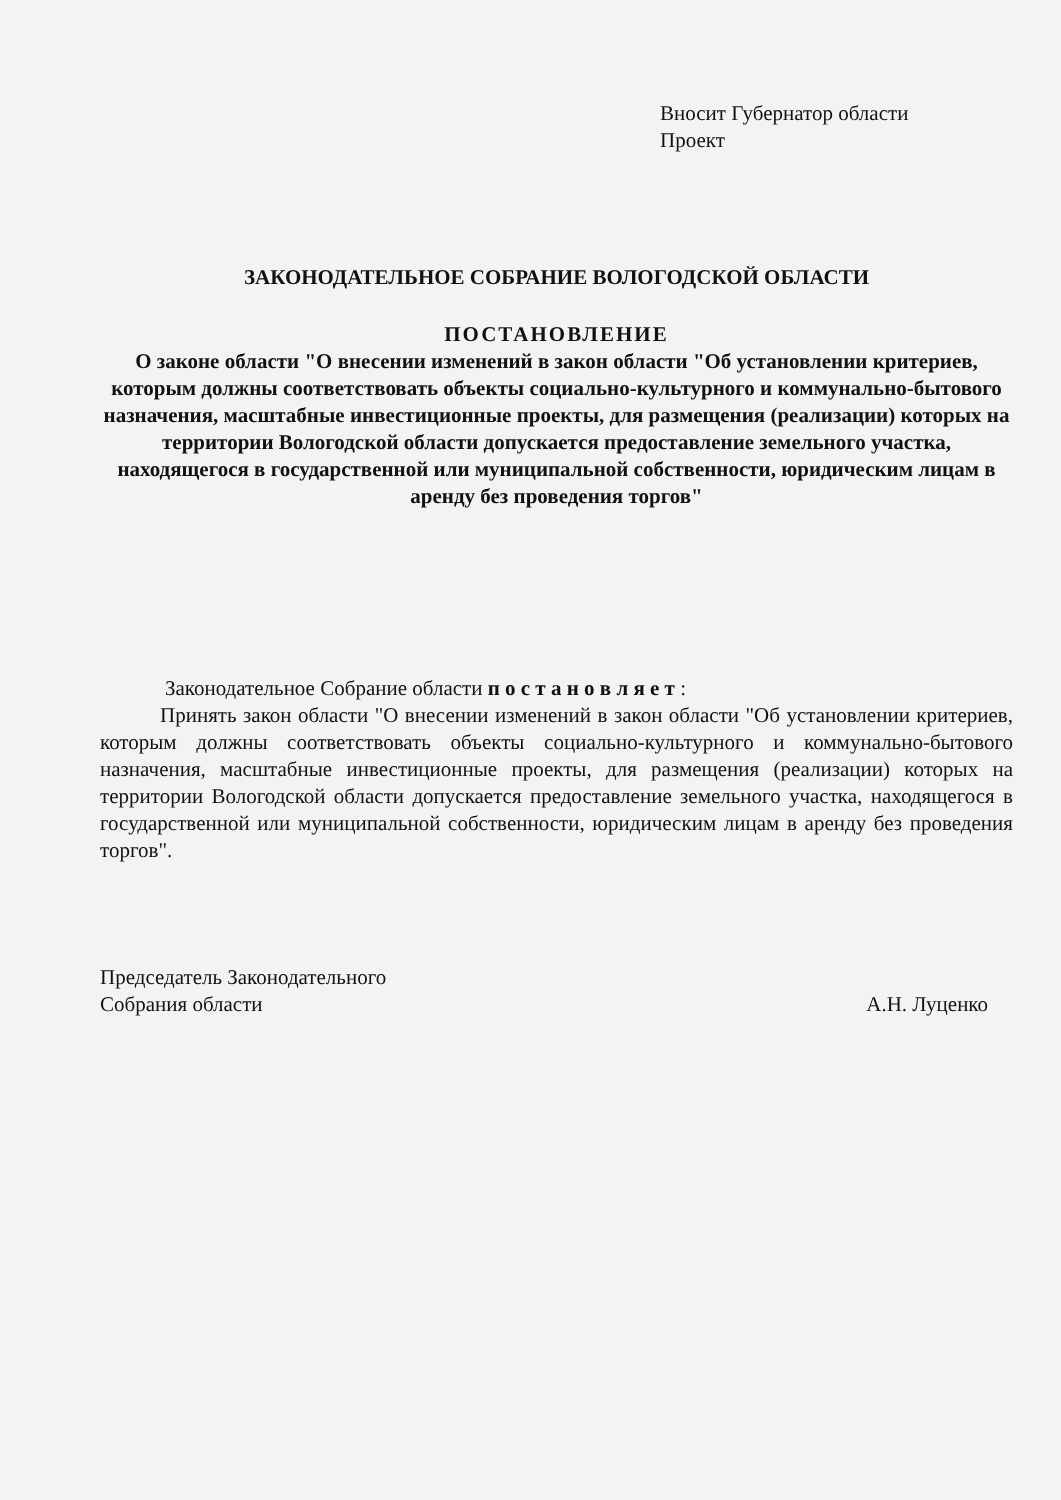Вносит Губернатор области
Проект
ЗАКОНОДАТЕЛЬНОЕ СОБРАНИЕ ВОЛОГОДСКОЙ ОБЛАСТИ
ПОСТАНОВЛЕНИЕ
О законе области "О внесении изменений в закон области "Об установлении критериев, которым должны соответствовать объекты социально-культурного и коммунально-бытового назначения, масштабные инвестиционные проекты, для размещения (реализации) которых на территории Вологодской области допускается предоставление земельного участка, находящегося в государственной или муниципальной собственности, юридическим лицам в аренду без проведения торгов"
Законодательное Собрание области п о с т а н о в л я е т :
Принять закон области "О внесении изменений в закон области "Об установлении критериев, которым должны соответствовать объекты социально-культурного и коммунально-бытового назначения, масштабные инвестиционные проекты, для размещения (реализации) которых на территории Вологодской области допускается предоставление земельного участка, находящегося в государственной или муниципальной собственности, юридическим лицам в аренду без проведения торгов".
Председатель Законодательного
Собрания области
А.Н. Луценко